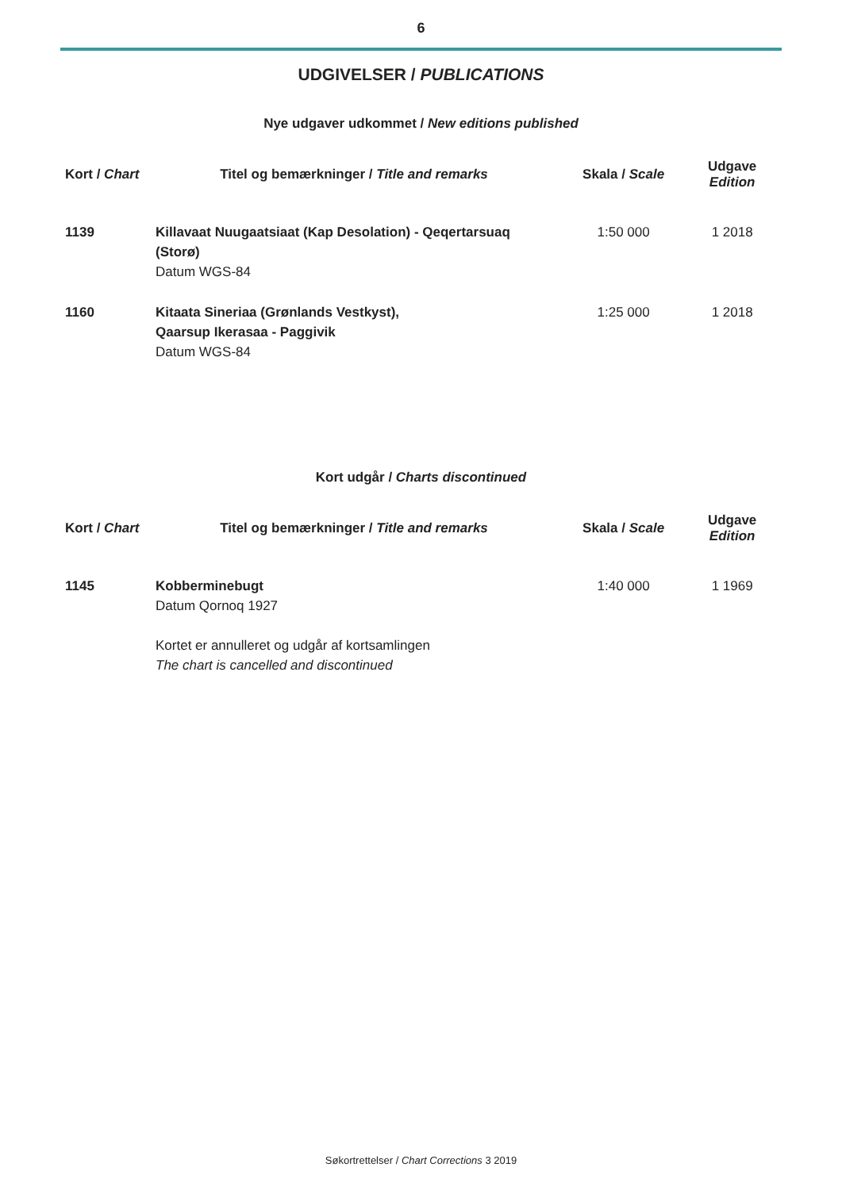6
UDGIVELSER / PUBLICATIONS
Nye udgaver udkommet / New editions published
| Kort / Chart | Titel og bemærkninger / Title and remarks | Skala / Scale | Udgave Edition |
| --- | --- | --- | --- |
| 1139 | Killavaat Nuugaatsiaat (Kap Desolation) - Qeqertarsuaq (Storø) Datum WGS-84 | 1:50 000 | 1 2018 |
| 1160 | Kitaata Sineriaa (Grønlands Vestkyst), Qaarsup Ikerasaa - Paggivik Datum WGS-84 | 1:25 000 | 1 2018 |
Kort udgår / Charts discontinued
| Kort / Chart | Titel og bemærkninger / Title and remarks | Skala / Scale | Udgave Edition |
| --- | --- | --- | --- |
| 1145 | Kobberminebugt Datum Qornoq 1927 Kortet er annulleret og udgår af kortsamlingen The chart is cancelled and discontinued | 1:40 000 | 1 1969 |
Søkortrettelser / Chart Corrections 3 2019